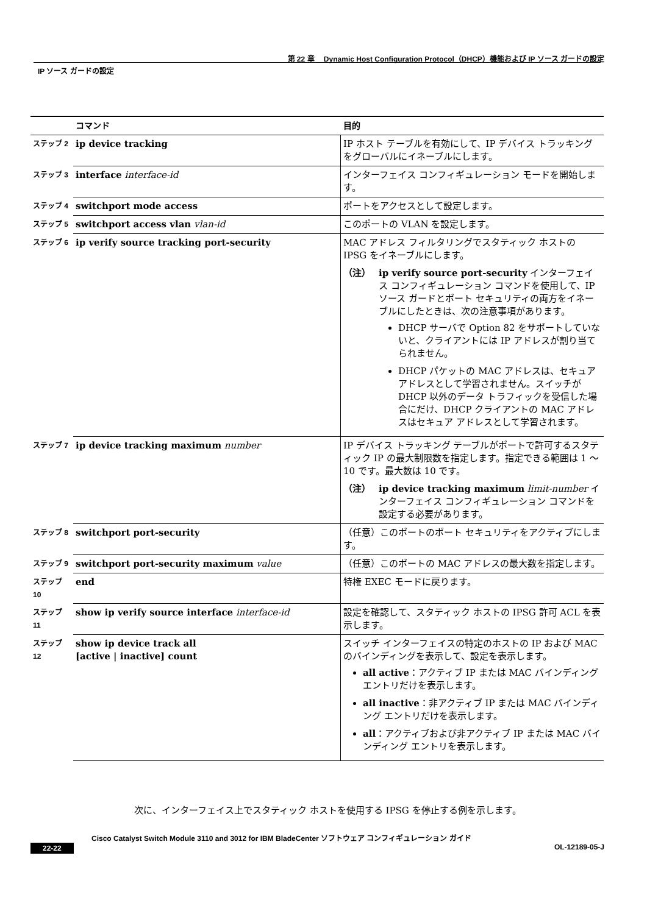第 22 章　 Dynamic Host Configuration Protocol（DHCP）機能および IP ソース ガードの設定
IP ソース ガードの設定
| | コマンド | 目的 |
| --- | --- | --- |
| ステップ 2 | ip device tracking | IP ホスト テーブルを有効にして、IP デバイス トラッキングをグローバルにイネーブルにします。 |
| ステップ 3 | interface interface-id | インターフェイス コンフィギュレーション モードを開始します。 |
| ステップ 4 | switchport mode access | ポートをアクセスとして設定します。 |
| ステップ 5 | switchport access vlan vlan-id | このポートの VLAN を設定します。 |
| ステップ 6 | ip verify source tracking port-security | MAC アドレス フィルタリングでスタティック ホストの IPSG をイネーブルにします。 （注） ip verify source port-security インターフェイス コンフィギュレーション コマンドを使用して、IP ソース ガードとポート セキュリティの両方をイネーブルにしたときは、次の注意事項があります。 DHCP サーバで Option 82 をサポートしていないと、クライアントには IP アドレスが割り当てられません。 DHCP パケットの MAC アドレスは、セキュア アドレスとして学習されません。スイッチが DHCP 以外のデータ トラフィックを受信した場合にだけ、DHCP クライアントの MAC アドレスはセキュア アドレスとして学習されます。 |
| ステップ 7 | ip device tracking maximum number | IP デバイス トラッキング テーブルがポートで許可するスタティック IP の最大制限数を指定します。指定できる範囲は 1 ～ 10 です。最大数は 10 です。 （注） ip device tracking maximum limit-number インターフェイス コンフィギュレーション コマンドを設定する必要があります。 |
| ステップ 8 | switchport port-security | （任意）このポートのポート セキュリティをアクティブにします。 |
| ステップ 9 | switchport port-security maximum value | （任意）このポートの MAC アドレスの最大数を指定します。 |
| ステップ 10 | end | 特権 EXEC モードに戻ります。 |
| ステップ 11 | show ip verify source interface interface-id | 設定を確認して、スタティック ホストの IPSG 許可 ACL を表示します。 |
| ステップ 12 | show ip device track all [active / inactive] count | スイッチ インターフェイスの特定のホストの IP および MAC のバインディングを表示して、設定を表示します。 all active ：アクティブ IP または MAC バインディング エントリだけを表示します。 all inactive ：非アクティブ IP または MAC バインディング エントリだけを表示します。 all ：アクティブおよび非アクティブ IP または MAC バインディング エントリを表示します。 |
次に、インターフェイス上でスタティック ホストを使用する IPSG を停止する例を示します。
Cisco Catalyst Switch Module 3110 and 3012 for IBM BladeCenter ソフトウェア コンフィギュレーション ガイド
22-22 OL-12189-05-J